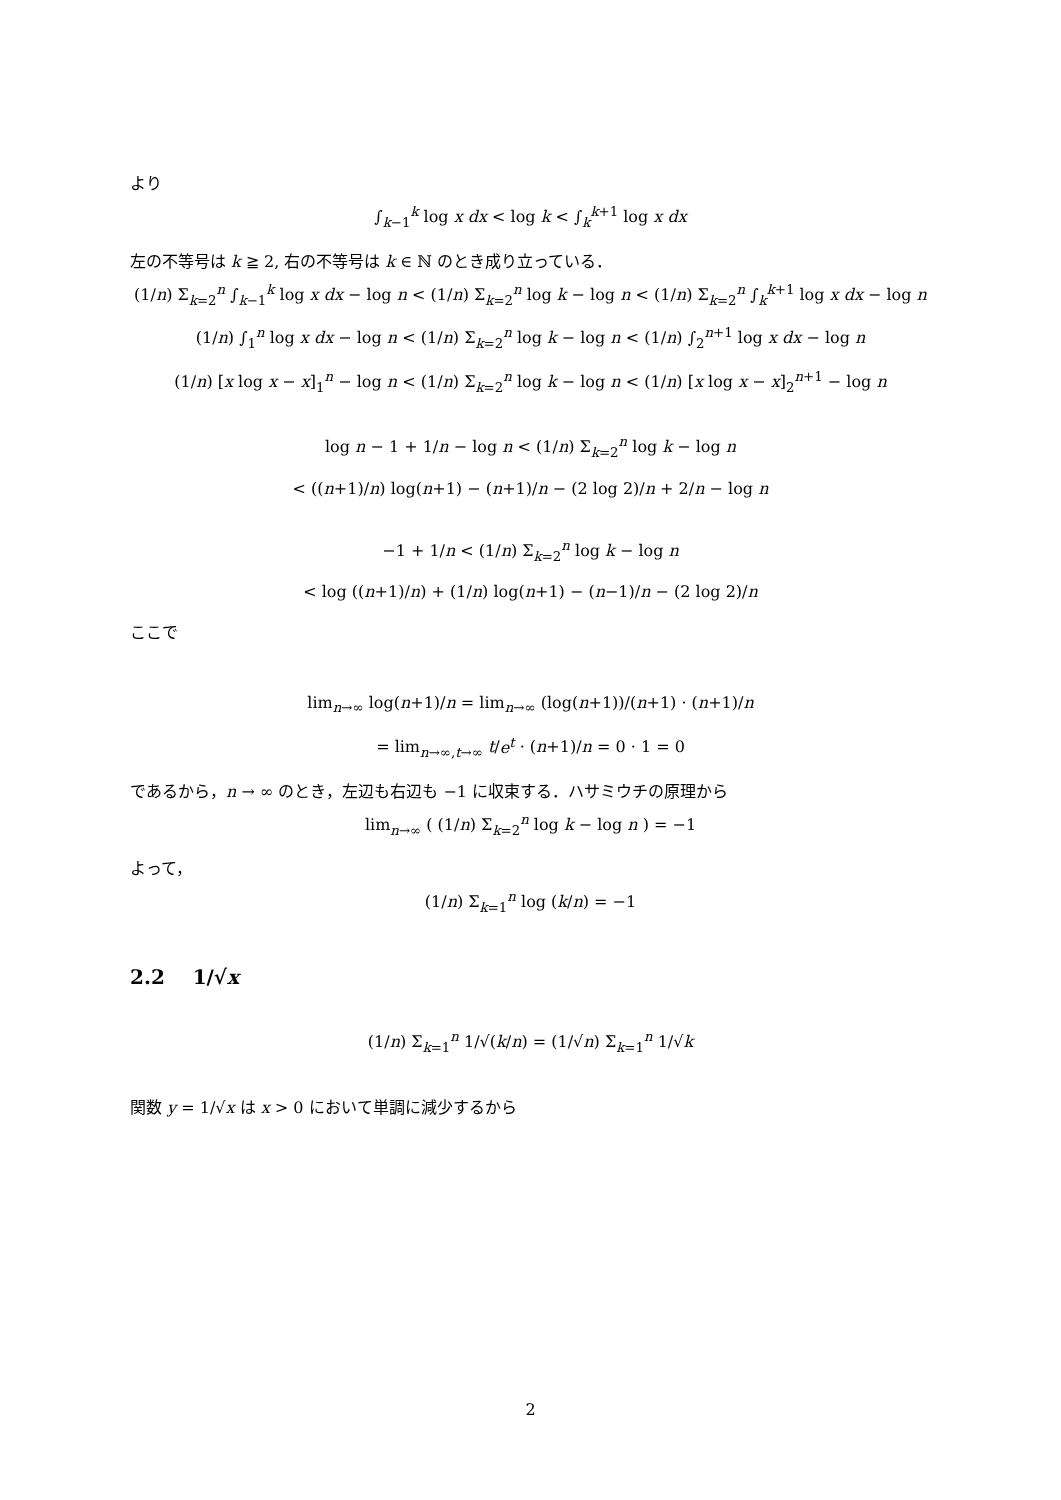より
∫<sub>k−1</sub><sup>k</sup> log x dx < log k < ∫<sub>k</sub><sup>k+1</sup> log x dx
左の不等号は k ≧ 2, 右の不等号は k ∈ ℕ のとき成り立っている．
(1/n) Σ<sub>k=2</sub><sup>n</sup> ∫<sub>k−1</sub><sup>k</sup> log x dx − log n < (1/n) Σ<sub>k=2</sub><sup>n</sup> log k − log n < (1/n) Σ<sub>k=2</sub><sup>n</sup> ∫<sub>k</sub><sup>k+1</sup> log x dx − log n
(1/n) ∫<sub>1</sub><sup>n</sup> log x dx − log n < (1/n) Σ<sub>k=2</sub><sup>n</sup> log k − log n < (1/n) ∫<sub>2</sub><sup>n+1</sup> log x dx − log n
(1/n) [x log x − x]<sub>1</sub><sup>n</sup> − log n < (1/n) Σ<sub>k=2</sub><sup>n</sup> log k − log n < (1/n) [x log x − x]<sub>2</sub><sup>n+1</sup> − log n
log n − 1 + 1/n − log n < (1/n) Σ<sub>k=2</sub><sup>n</sup> log k − log n
< ((n+1)/n) log(n+1) − (n+1)/n − (2 log 2)/n + 2/n − log n
−1 + 1/n < (1/n) Σ<sub>k=2</sub><sup>n</sup> log k − log n
< log ((n+1)/n) + (1/n) log(n+1) − (n−1)/n − (2 log 2)/n
ここで
lim<sub>n→∞</sub> log(n+1)/n = lim<sub>n→∞</sub> (log(n+1))/(n+1) · (n+1)/n
= lim<sub>n→∞,t→∞</sub> t/e<sup>t</sup> · (n+1)/n = 0 · 1 = 0
であるから，n → ∞ のとき，左辺も右辺も −1 に収束する．ハサミウチの原理から
lim<sub>n→∞</sub> ( (1/n) Σ<sub>k=2</sub><sup>n</sup> log k − log n ) = −1
よって，
(1/n) Σ<sub>k=1</sub><sup>n</sup> log (k/n) = −1
2.2 1/√x
(1/n) Σ<sub>k=1</sub><sup>n</sup> 1/√(k/n) = (1/√n) Σ<sub>k=1</sub><sup>n</sup> 1/√k
関数 y = 1/√x は x > 0 において単調に減少するから
2